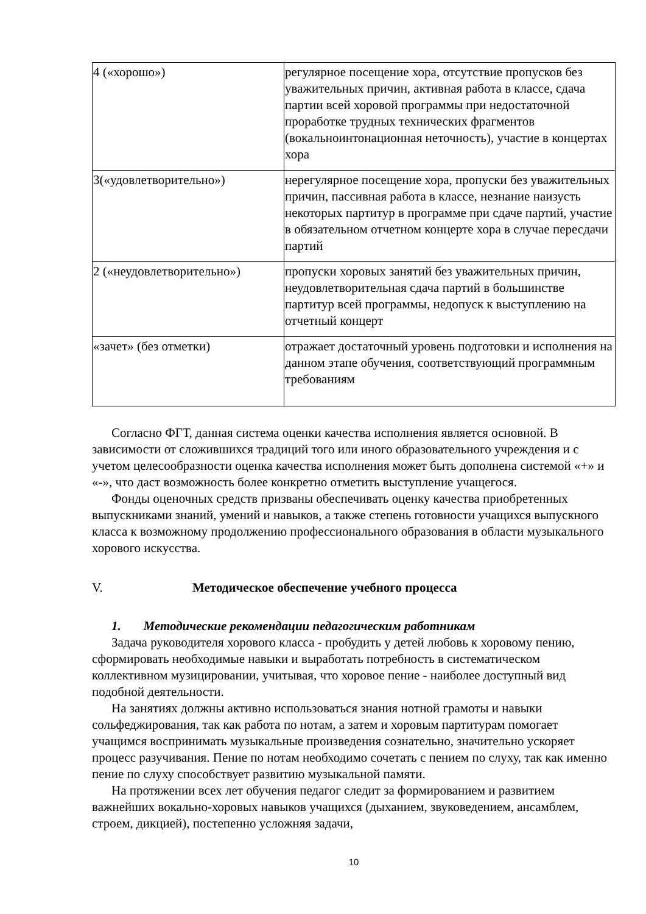| 4 («хорошо») | регулярное посещение хора, отсутствие пропусков без уважительных причин, активная работа в классе, сдача партии всей хоровой программы при недостаточной проработке трудных технических фрагментов (вокальноинтонационная неточность), участие в концертах хора |
| 3(«удовлетворительно») | нерегулярное посещение хора, пропуски без уважительных причин, пассивная работа в классе, незнание наизусть некоторых партитур в программе при сдаче партий, участие в обязательном отчетном концерте хора в случае пересдачи партий |
| 2 («неудовлетворительно») | пропуски хоровых занятий без уважительных причин, неудовлетворительная сдача партий в большинстве партитур всей программы, недопуск к выступлению на отчетный концерт |
| «зачет» (без отметки) | отражает достаточный уровень подготовки и исполнения на данном этапе обучения, соответствующий программным требованиям |
Согласно ФГТ, данная система оценки качества исполнения является основной. В зависимости от сложившихся традиций того или иного образовательного учреждения и с учетом целесообразности оценка качества исполнения может быть дополнена системой «+» и «-», что даст возможность более конкретно отметить выступление учащегося.
Фонды оценочных средств призваны обеспечивать оценку качества приобретенных выпускниками знаний, умений и навыков, а также степень готовности учащихся выпускного класса к возможному продолжению профессионального образования в области музыкального хорового искусства.
V. Методическое обеспечение учебного процесса
1. Методические рекомендации педагогическим работникам
Задача руководителя хорового класса - пробудить у детей любовь к хоровому пению, сформировать необходимые навыки и выработать потребность в систематическом коллективном музицировании, учитывая, что хоровое пение - наиболее доступный вид подобной деятельности.
На занятиях должны активно использоваться знания нотной грамоты и навыки сольфеджирования, так как работа по нотам, а затем и хоровым партитурам помогает учащимся воспринимать музыкальные произведения сознательно, значительно ускоряет процесс разучивания. Пение по нотам необходимо сочетать с пением по слуху, так как именно пение по слуху способствует развитию музыкальной памяти.
На протяжении всех лет обучения педагог следит за формированием и развитием важнейших вокально-хоровых навыков учащихся (дыханием, звуковедением, ансамблем, строем, дикцией), постепенно усложняя задачи,
10